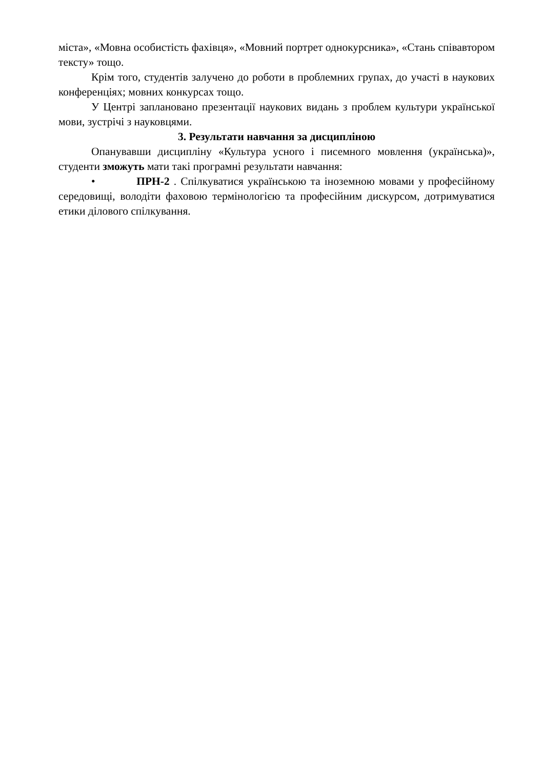міста», «Мовна особистість фахівця», «Мовний портрет однокурсника», «Стань співавтором тексту» тощо.
Крім того, студентів залучено до роботи в проблемних групах, до участі в наукових конференціях; мовних конкурсах тощо.
У Центрі заплановано презентації наукових видань з проблем культури української мови, зустрічі з науковцями.
3. Результати навчання за дисципліною
Опанувавши дисципліну «Культура усного і писемного мовлення (українська)», студенти зможуть мати такі програмні результати навчання:
• ПРН-2 . Спілкуватися українською та іноземною мовами у професійному середовищі, володіти фаховою термінологією та професійним дискурсом, дотримуватися етики ділового спілкування.